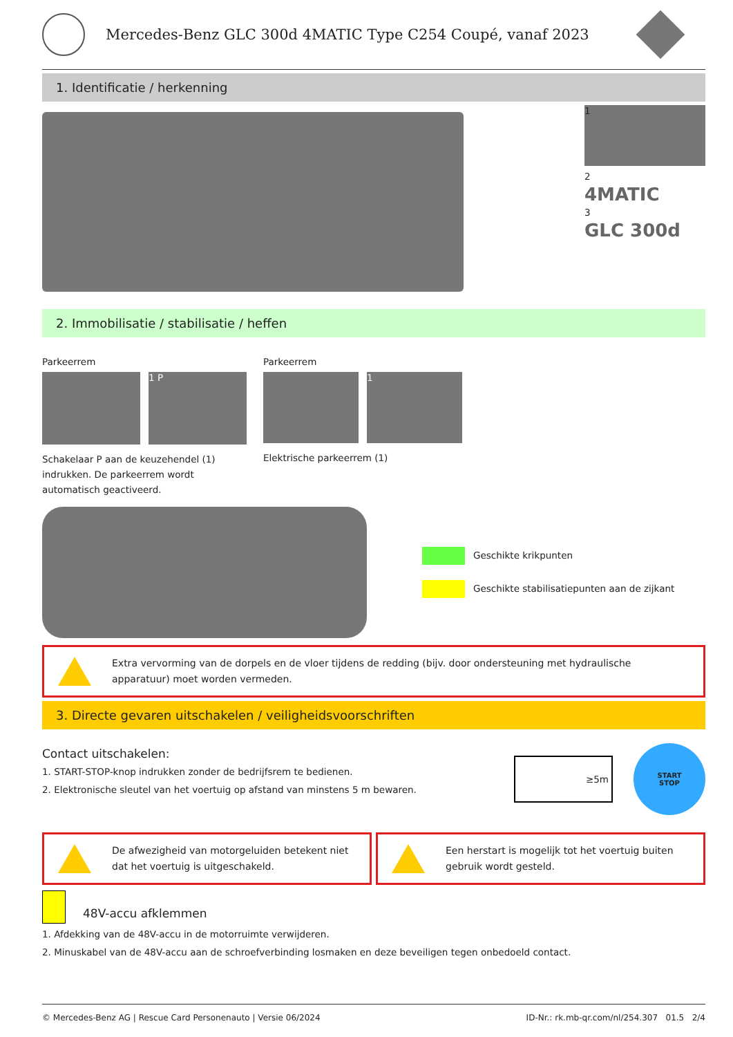Mercedes-Benz GLC 300d 4MATIC Type C254 Coupé, vanaf 2023
1. Identificatie / herkenning
1
2
4MATIC
3
GLC 300d
2. Immobilisatie / stabilisatie / heffen
Parkeerrem
1 P
Schakelaar P aan de keuzehendel (1) indrukken. De parkeerrem wordt automatisch geactiveerd.
Parkeerrem
1
Elektrische parkeerrem (1)
Geschikte krikpunten
Geschikte stabilisatiepunten aan de zijkant
Extra vervorming van de dorpels en de vloer tijdens de redding (bijv. door ondersteuning met hydraulische apparatuur) moet worden vermeden.
3. Directe gevaren uitschakelen / veiligheidsvoorschriften
Contact uitschakelen:
1. START-STOP-knop indrukken zonder de bedrijfsrem te bedienen.
2. Elektronische sleutel van het voertuig op afstand van minstens 5 m bewaren.
≥5m
START
STOP
De afwezigheid van motorgeluiden betekent niet dat het voertuig is uitgeschakeld.
Een herstart is mogelijk tot het voertuig buiten gebruik wordt gesteld.
48V-accu afklemmen
1. Afdekking van de 48V-accu in de motorruimte verwijderen.
2. Minuskabel van de 48V-accu aan de schroefverbinding losmaken en deze beveiligen tegen onbedoeld contact.
© Mercedes-Benz AG | Rescue Card Personenauto | Versie 06/2024 ID-Nr.: rk.mb-qr.com/nl/254.307 01.5 2/4